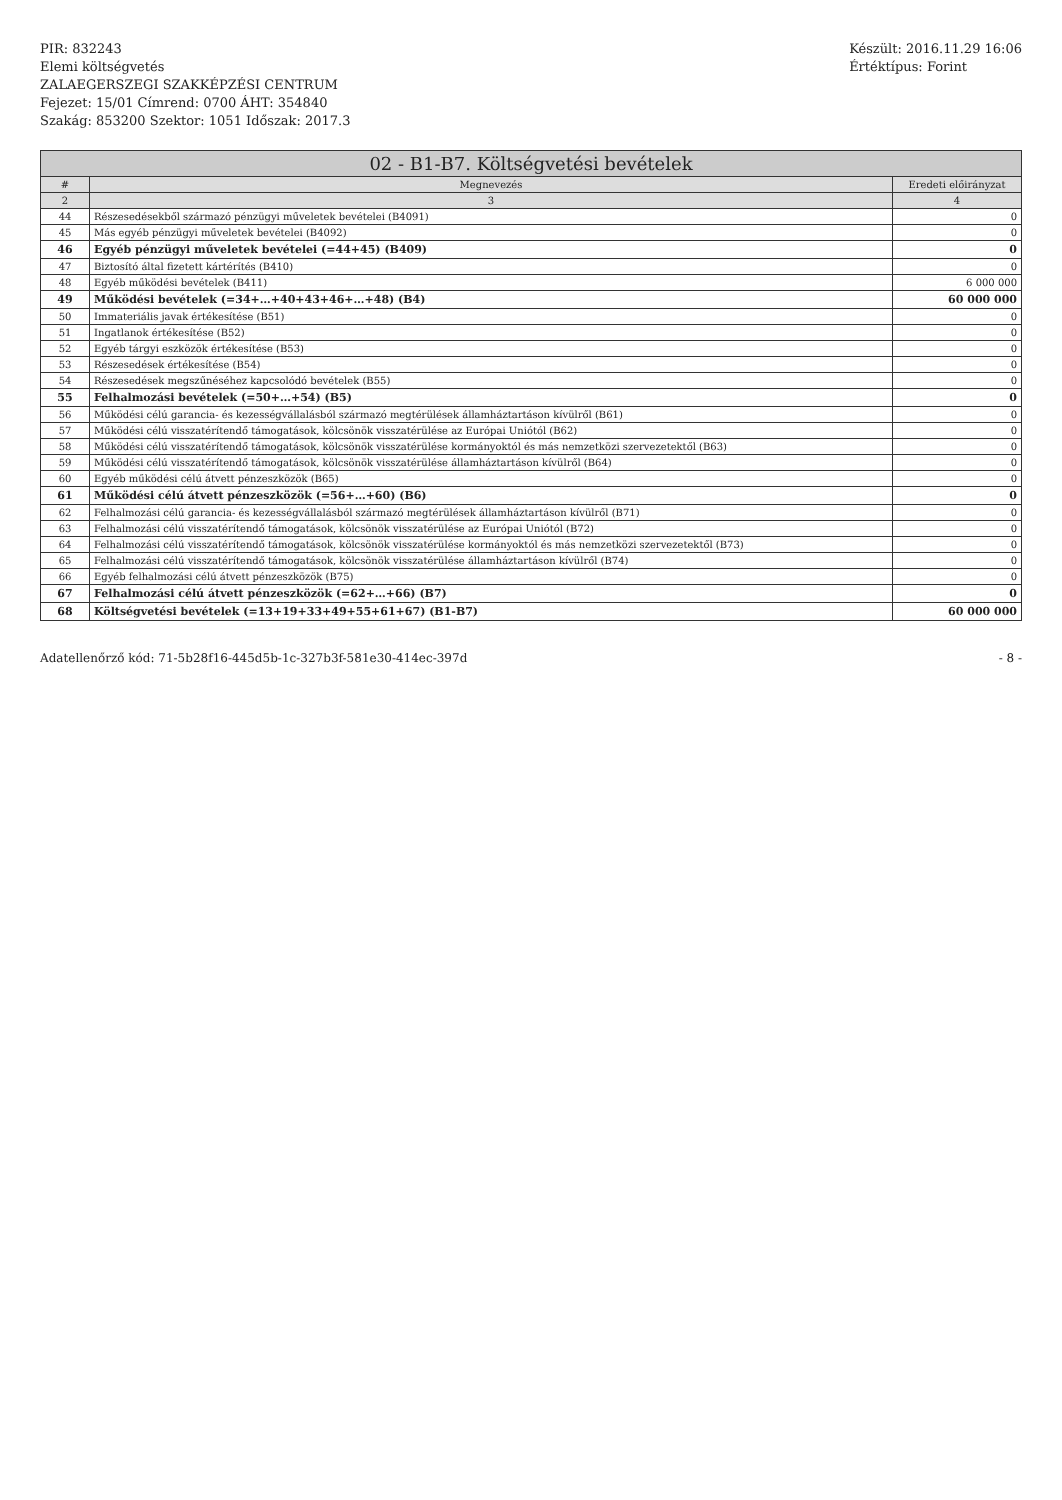PIR: 832243
Elemi költségvetés
ZALAEGERSZEGI SZAKKÉPZÉSI CENTRUM
Fejezet: 15/01 Címrend: 0700 ÁHT: 354840
Szakág: 853200 Szektor: 1051 Időszak: 2017.3
Készült: 2016.11.29 16:06
Értéktípus: Forint
| 02 - B1-B7. Költségvetési bevételek | | |
| --- | --- | --- |
| # | Megnevezés | Eredeti előirányzat |
| 2 | 3 | 4 |
| 44 | Részesedésekből származó pénzügyi műveletek bevételei (B4091) | 0 |
| 45 | Más egyéb pénzügyi műveletek bevételei (B4092) | 0 |
| 46 | Egyéb pénzügyi műveletek bevételei (=44+45) (B409) | 0 |
| 47 | Biztosító által fizetett kártérítés (B410) | 0 |
| 48 | Egyéb működési bevételek (B411) | 6 000 000 |
| 49 | Működési bevételek (=34+…+40+43+46+…+48) (B4) | 60 000 000 |
| 50 | Immateriális javak értékesítése (B51) | 0 |
| 51 | Ingatlanok értékesítése (B52) | 0 |
| 52 | Egyéb tárgyi eszközök értékesítése (B53) | 0 |
| 53 | Részesedések értékesítése (B54) | 0 |
| 54 | Részesedések megszűnéséhez kapcsolódó bevételek (B55) | 0 |
| 55 | Felhalmozási bevételek (=50+…+54) (B5) | 0 |
| 56 | Működési célú garancia- és kezességvállalásból származó megtérülések államháztartáson kívülről (B61) | 0 |
| 57 | Működési célú visszatérítendő támogatások, kölcsönök visszatérülése az Európai Uniótól (B62) | 0 |
| 58 | Működési célú visszatérítendő támogatások, kölcsönök visszatérülése kormányoktól és más nemzetközi szervezetektől (B63) | 0 |
| 59 | Működési célú visszatérítendő támogatások, kölcsönök visszatérülése államháztartáson kívülről (B64) | 0 |
| 60 | Egyéb működési célú átvett pénzeszközök (B65) | 0 |
| 61 | Működési célú átvett pénzeszközök (=56+…+60) (B6) | 0 |
| 62 | Felhalmozási célú garancia- és kezességvállalásból származó megtérülések államháztartáson kívülről (B71) | 0 |
| 63 | Felhalmozási célú visszatérítendő támogatások, kölcsönök visszatérülése az Európai Uniótól (B72) | 0 |
| 64 | Felhalmozási célú visszatérítendő támogatások, kölcsönök visszatérülése kormányoktól és más nemzetközi szervezetektől (B73) | 0 |
| 65 | Felhalmozási célú visszatérítendő támogatások, kölcsönök visszatérülése államháztartáson kívülről (B74) | 0 |
| 66 | Egyéb felhalmozási célú átvett pénzeszközök (B75) | 0 |
| 67 | Felhalmozási célú átvett pénzeszközök (=62+…+66) (B7) | 0 |
| 68 | Költségvetési bevételek (=13+19+33+49+55+61+67) (B1-B7) | 60 000 000 |
Adatellenőrző kód: 71-5b28f16-445d5b-1c-327b3f-581e30-414ec-397d
- 8 -